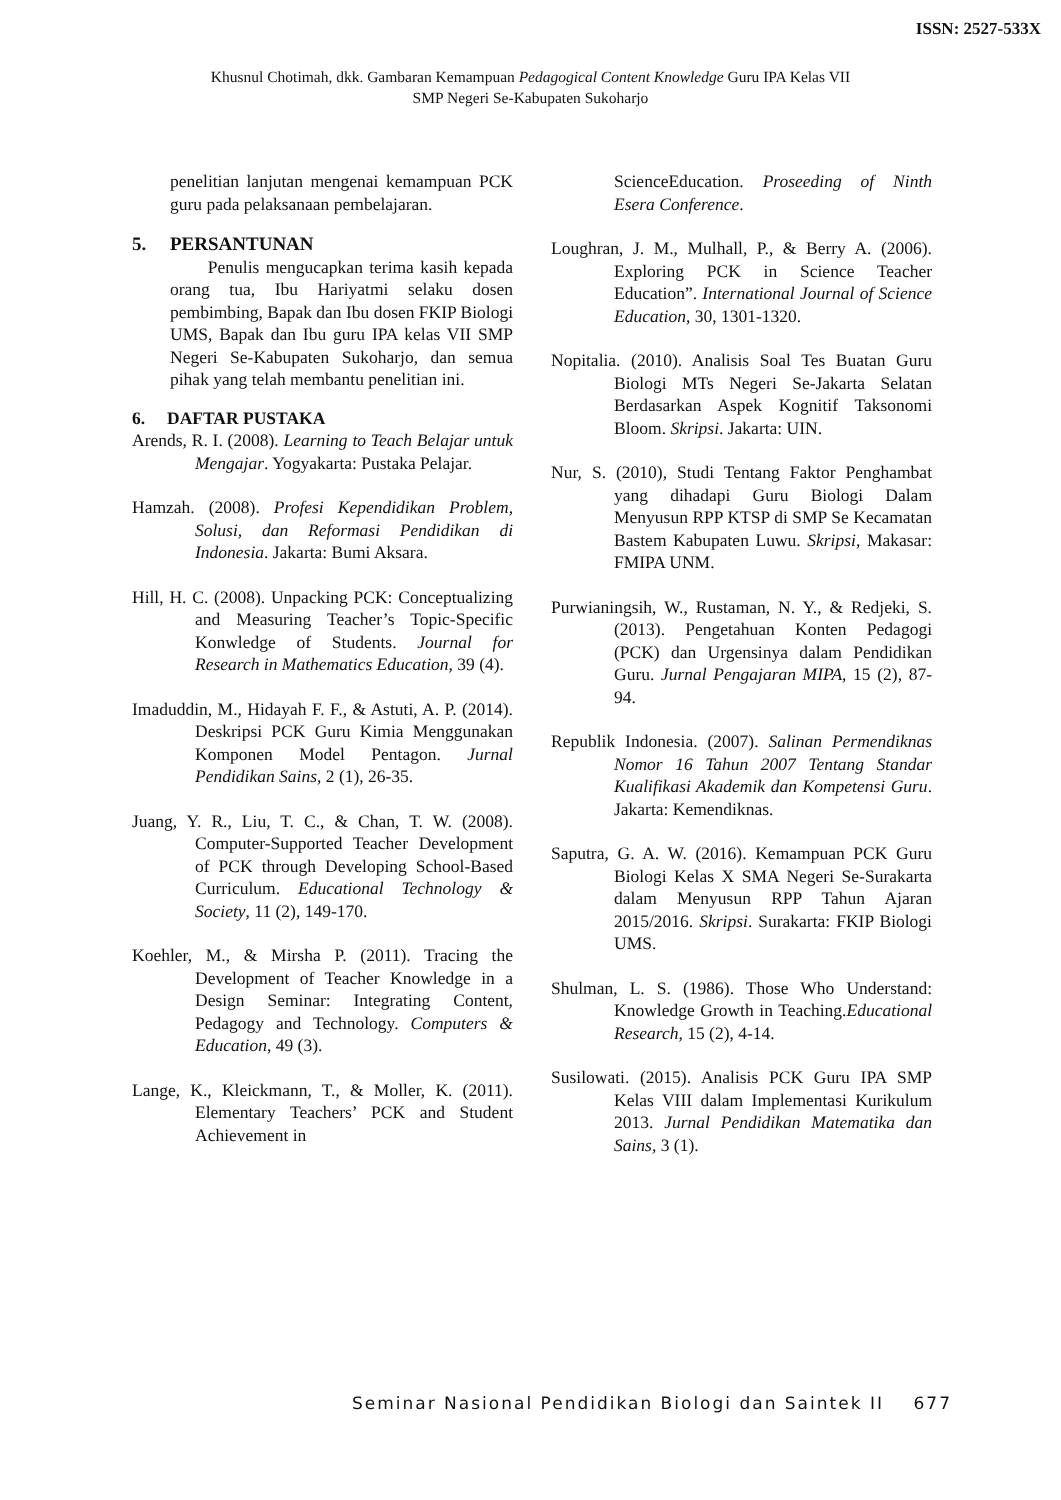ISSN: 2527-533X
Khusnul Chotimah, dkk. Gambaran Kemampuan Pedagogical Content Knowledge Guru IPA Kelas VII
SMP Negeri Se-Kabupaten Sukoharjo
penelitian lanjutan mengenai kemampuan PCK guru pada pelaksanaan pembelajaran.
5. PERSANTUNAN
Penulis mengucapkan terima kasih kepada orang tua, Ibu Hariyatmi selaku dosen pembimbing, Bapak dan Ibu dosen FKIP Biologi UMS, Bapak dan Ibu guru IPA kelas VII SMP Negeri Se-Kabupaten Sukoharjo, dan semua pihak yang telah membantu penelitian ini.
6. DAFTAR PUSTAKA
Arends, R. I. (2008). Learning to Teach Belajar untuk Mengajar. Yogyakarta: Pustaka Pelajar.
Hamzah. (2008). Profesi Kependidikan Problem, Solusi, dan Reformasi Pendidikan di Indonesia. Jakarta: Bumi Aksara.
Hill, H. C. (2008). Unpacking PCK: Conceptualizing and Measuring Teacher’s Topic-Specific Konwledge of Students. Journal for Research in Mathematics Education, 39 (4).
Imaduddin, M., Hidayah F. F., & Astuti, A. P. (2014). Deskripsi PCK Guru Kimia Menggunakan Komponen Model Pentagon. Jurnal Pendidikan Sains, 2 (1), 26-35.
Juang, Y. R., Liu, T. C., & Chan, T. W. (2008). Computer-Supported Teacher Development of PCK through Developing School-Based Curriculum. Educational Technology & Society, 11 (2), 149-170.
Koehler, M., & Mirsha P. (2011). Tracing the Development of Teacher Knowledge in a Design Seminar: Integrating Content, Pedagogy and Technology. Computers & Education, 49 (3).
Lange, K., Kleickmann, T., & Moller, K. (2011). Elementary Teachers’ PCK and Student Achievement in
ScienceEducation. Proseeding of Ninth Esera Conference.
Loughran, J. M., Mulhall, P., & Berry A. (2006). Exploring PCK in Science Teacher Education”. International Journal of Science Education, 30, 1301-1320.
Nopitalia. (2010). Analisis Soal Tes Buatan Guru Biologi MTs Negeri Se-Jakarta Selatan Berdasarkan Aspek Kognitif Taksonomi Bloom. Skripsi. Jakarta: UIN.
Nur, S. (2010), Studi Tentang Faktor Penghambat yang dihadapi Guru Biologi Dalam Menyusun RPP KTSP di SMP Se Kecamatan Bastem Kabupaten Luwu. Skripsi, Makasar: FMIPA UNM.
Purwianingsih, W., Rustaman, N. Y., & Redjeki, S. (2013). Pengetahuan Konten Pedagogi (PCK) dan Urgensinya dalam Pendidikan Guru. Jurnal Pengajaran MIPA, 15 (2), 87-94.
Republik Indonesia. (2007). Salinan Permendiknas Nomor 16 Tahun 2007 Tentang Standar Kualifikasi Akademik dan Kompetensi Guru. Jakarta: Kemendiknas.
Saputra, G. A. W. (2016). Kemampuan PCK Guru Biologi Kelas X SMA Negeri Se-Surakarta dalam Menyusun RPP Tahun Ajaran 2015/2016. Skripsi. Surakarta: FKIP Biologi UMS.
Shulman, L. S. (1986). Those Who Understand: Knowledge Growth in Teaching.Educational Research, 15 (2), 4-14.
Susilowati. (2015). Analisis PCK Guru IPA SMP Kelas VIII dalam Implementasi Kurikulum 2013. Jurnal Pendidikan Matematika dan Sains, 3 (1).
Seminar Nasional Pendidikan Biologi dan Saintek II 677